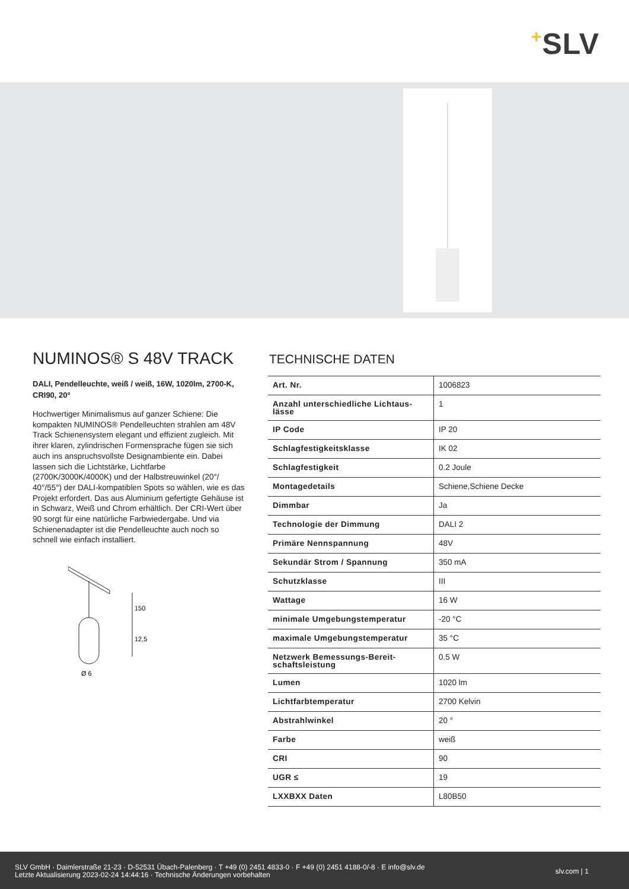+SLV
NUMINOS® S 48V TRACK
DALI, Pendelleuchte, weiß / weiß, 16W, 1020lm, 2700-K, CRI90, 20°
Hochwertiger Minimalismus auf ganzer Schiene: Die kompakten NUMINOS® Pendelleuchten strahlen am 48V Track Schienensystem elegant und effizient zugleich. Mit ihrer klaren, zylindrischen Formensprache fügen sie sich auch ins anspruchsvollste Designambiente ein. Dabei lassen sich die Lichtstärke, Lichtfarbe (2700K/3000K/4000K) und der Halbstreuwinkel (20°/ 40°/55°) der DALI-kompatiblen Spots so wählen, wie es das Projekt erfordert. Das aus Aluminium gefertigte Gehäuse ist in Schwarz, Weiß und Chrom erhältlich. Der CRI-Wert über 90 sorgt für eine natürliche Farbwiedergabe. Und via Schienenadapter ist die Pendelleuchte auch noch so schnell wie einfach installiert.
150
12,5
Ø 6
TECHNISCHE DATEN
| Art. Nr. | 1006823 |
| Anzahl unterschiedliche Lichtaus- lässe | 1 |
| IP Code | IP 20 |
| Schlagfestigkeitsklasse | IK 02 |
| Schlagfestigkeit | 0.2 Joule |
| Montagedetails | Schiene,Schiene Decke |
| Dimmbar | Ja |
| Technologie der Dimmung | DALI 2 |
| Primäre Nennspannung | 48V |
| Sekundär Strom / Spannung | 350 mA |
| Schutzklasse | III |
| Wattage | 16 W |
| minimale Umgebungstemperatur | -20 °C |
| maximale Umgebungstemperatur | 35 °C |
| Netzwerk Bemessungs-Bereit- schaftsleistung | 0.5 W |
| Lumen | 1020 lm |
| Lichtfarbtemperatur | 2700 Kelvin |
| Abstrahlwinkel | 20 ° |
| Farbe | weiß |
| CRI | 90 |
| UGR ≤ | 19 |
| LXXBXX Daten | L80B50 |
SLV GmbH · Daimlerstraße 21-23 · D-52531 Übach-Palenberg · T +49 (0) 2451 4833-0 · F +49 (0) 2451 4188-0/-8 · E info@slv.de
Letzte Aktualisierung 2023-02-24 14:44:16 · Technische Änderungen vorbehalten
slv.com | 1